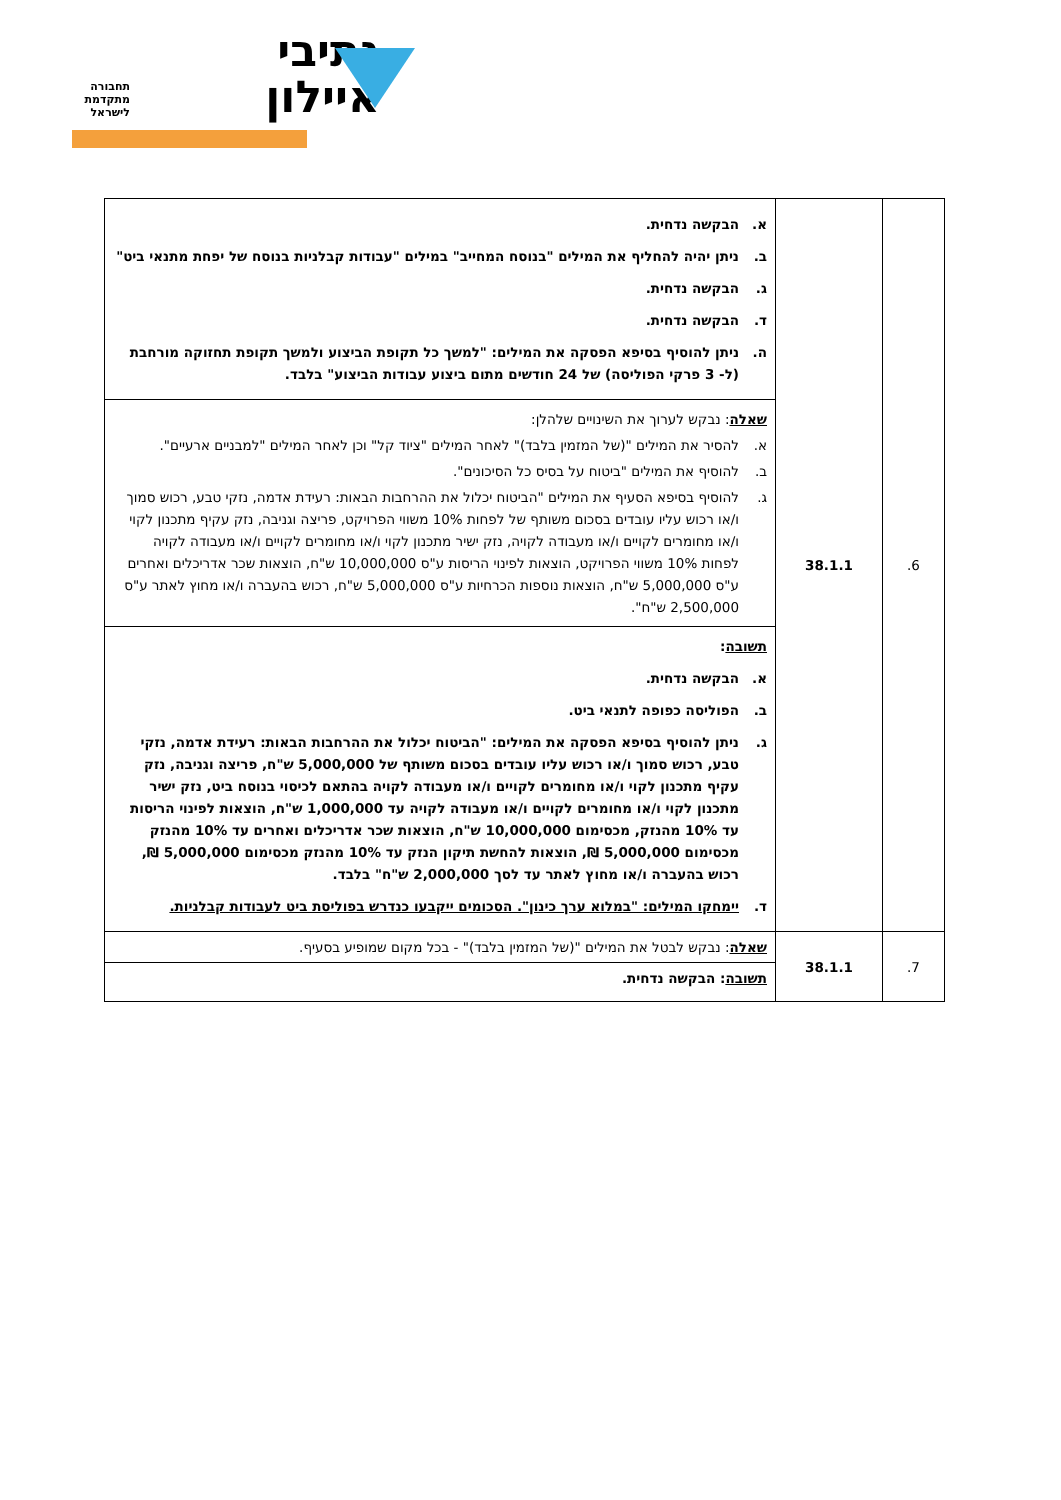נתיבי איילון
תחבורה מתקדמת לישראל
| 6. | 38.1.1 | א. הבקשה נדחית. ב. ניתן יהיה להחליף את המילים "בנוסח המחייב" במילים "עבודות קבלניות בנוסח של יפחת מתנאי ביט" ג. הבקשה נדחית. ד. הבקשה נדחית. ה. ניתן להוסיף בסיפא הפסקה את המילים: "למשך כל תקופת הביצוע ולמשך תקופת תחזוקה מורחבת (ל- 3 פרקי הפוליסה) של 24 חודשים מתום ביצוע עבודות הביצוע" בלבד. |
| | | שאלה : נבקש לערוך את השינויים שלהלן: א. להסיר את המילים "(של המזמין בלבד)" לאחר המילים "ציוד קל" וכן לאחר המילים "למבניים ארעיים". ב. להוסיף את המילים "ביטוח על בסיס כל הסיכונים". ג. להוסיף בסיפא הסעיף את המילים "הביטוח יכלול את ההרחבות הבאות: רעידת אדמה, נזקי טבע, רכוש סמוך ו/או רכוש עליו עובדים בסכום משותף של לפחות 10% משווי הפרויקט, פריצה וגניבה, נזק עקיף מתכנון לקוי ו/או מחומרים לקויים ו/או מעבודה לקויה, נזק ישיר מתכנון לקוי ו/או מחומרים לקויים ו/או מעבודה לקויה לפחות 10% משווי הפרויקט, הוצאות לפינוי הריסות ע"ס 10,000,000 ש"ח, הוצאות שכר אדריכלים ואחרים ע"ס 5,000,000 ש"ח, הוצאות נוספות הכרחיות ע"ס 5,000,000 ש"ח, רכוש בהעברה ו/או מחוץ לאתר ע"ס 2,500,000 ש"ח". |
| | | תשובה : א. הבקשה נדחית. ב. הפוליסה כפופה לתנאי ביט. ג. ניתן להוסיף בסיפא הפסקה את המילים: "הביטוח יכלול את ההרחבות הבאות: רעידת אדמה, נזקי טבע, רכוש סמוך ו/או רכוש עליו עובדים בסכום משותף של 5,000,000 ש"ח, פריצה וגניבה, נזק עקיף מתכנון לקוי ו/או מחומרים לקויים ו/או מעבודה לקויה בהתאם לכיסוי בנוסח ביט, נזק ישיר מתכנון לקוי ו/או מחומרים לקויים ו/או מעבודה לקויה עד 1,000,000 ש"ח, הוצאות לפינוי הריסות עד 10% מהנזק, מכסימום 10,000,000 ש"ח, הוצאות שכר אדריכלים ואחרים עד 10% מהנזק מכסימום 5,000,000 ₪, הוצאות להחשת תיקון הנזק עד 10% מהנזק מכסימום 5,000,000 ₪, רכוש בהעברה ו/או מחוץ לאתר עד לסך 2,000,000 ש"ח" בלבד. ד. יימחקו המילים: "במלוא ערך כינון". הסכומים ייקבעו כנדרש בפוליסת ביט לעבודות קבלניות. |
| 7. | 38.1.1 | שאלה : נבקש לבטל את המילים "(של המזמין בלבד)" - בכל מקום שמופיע בסעיף. |
| | | תשובה : הבקשה נדחית. |